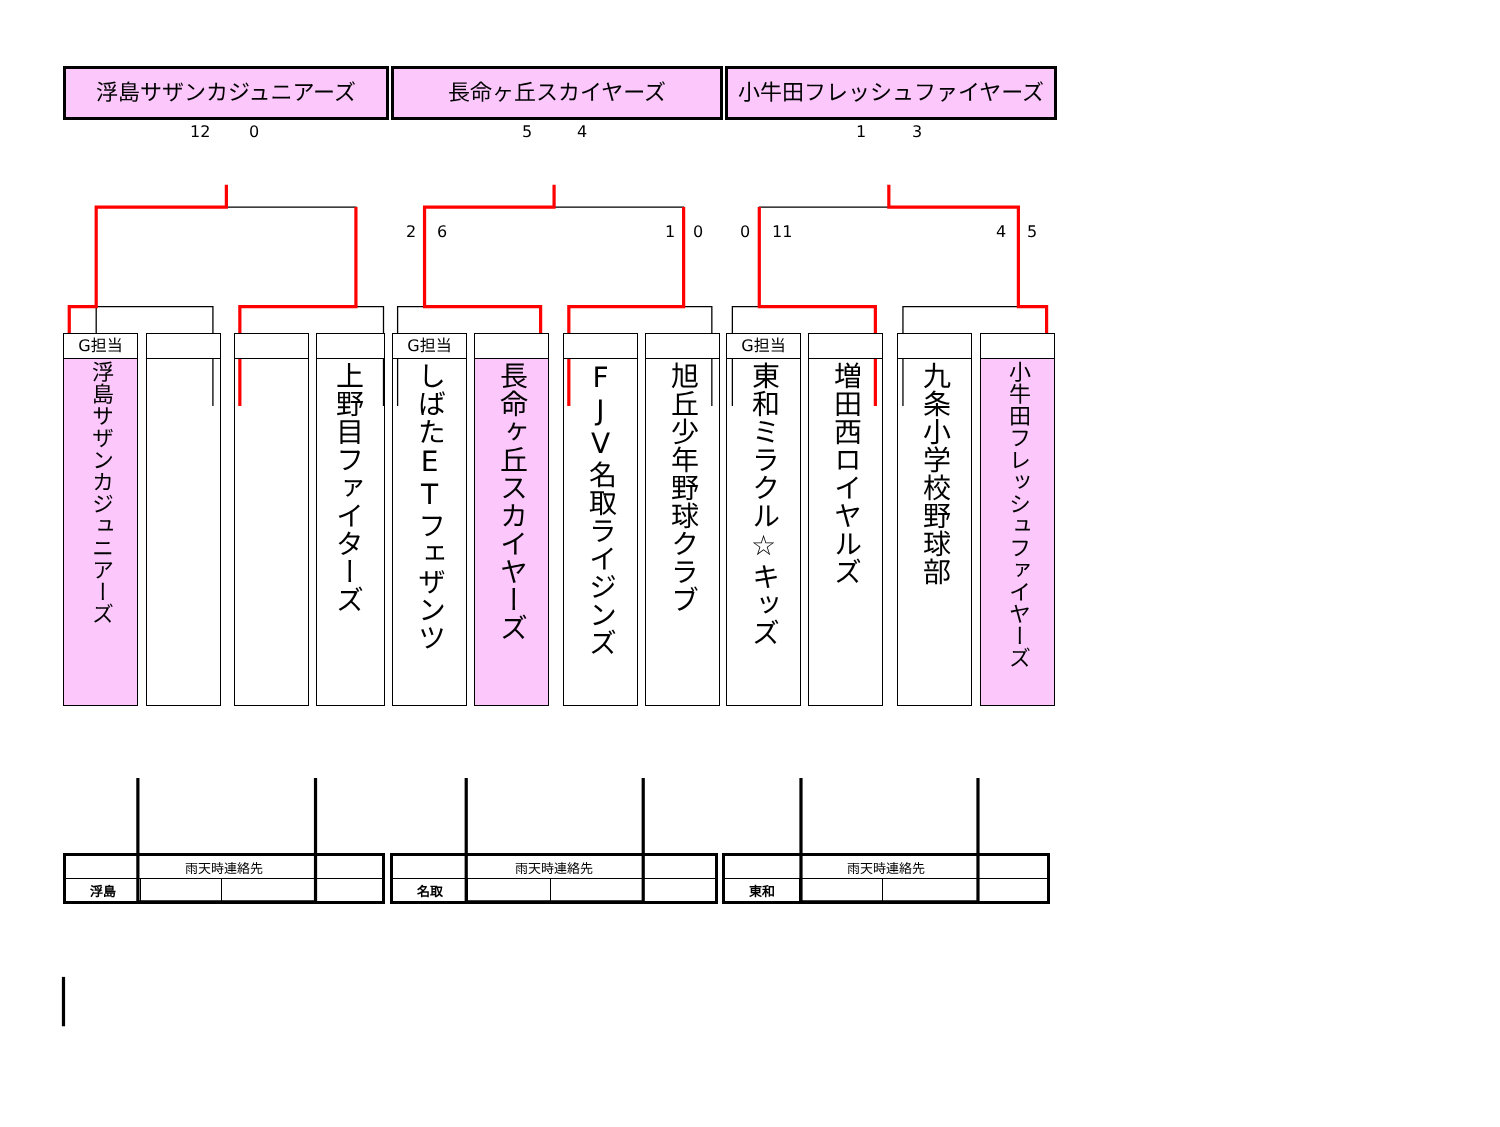浮島サザンカジュニアーズ 長命ヶ丘スカイヤーズ 小牛田フレッシュファイヤーズ
12 0 54 13
26 10 0 11 4 5
G担当
浮島サザンカジュニアーズ
上野目ファイターズ
G担当
しばたETフェザンツ
長命ヶ丘スカイヤーズ
FJV名取ライジンズ
旭丘少年野球クラブ
G担当
東和ミラクル☆キッズ
増田西ロイヤルズ
九条小学校野球部
小牛田フレッシュファイヤーズ
| 雨天時連絡先 | | |
| 浮島 | | |
| 雨天時連絡先 | | |
| 名取 | | |
| 雨天時連絡先 | | |
| 東和 | | |